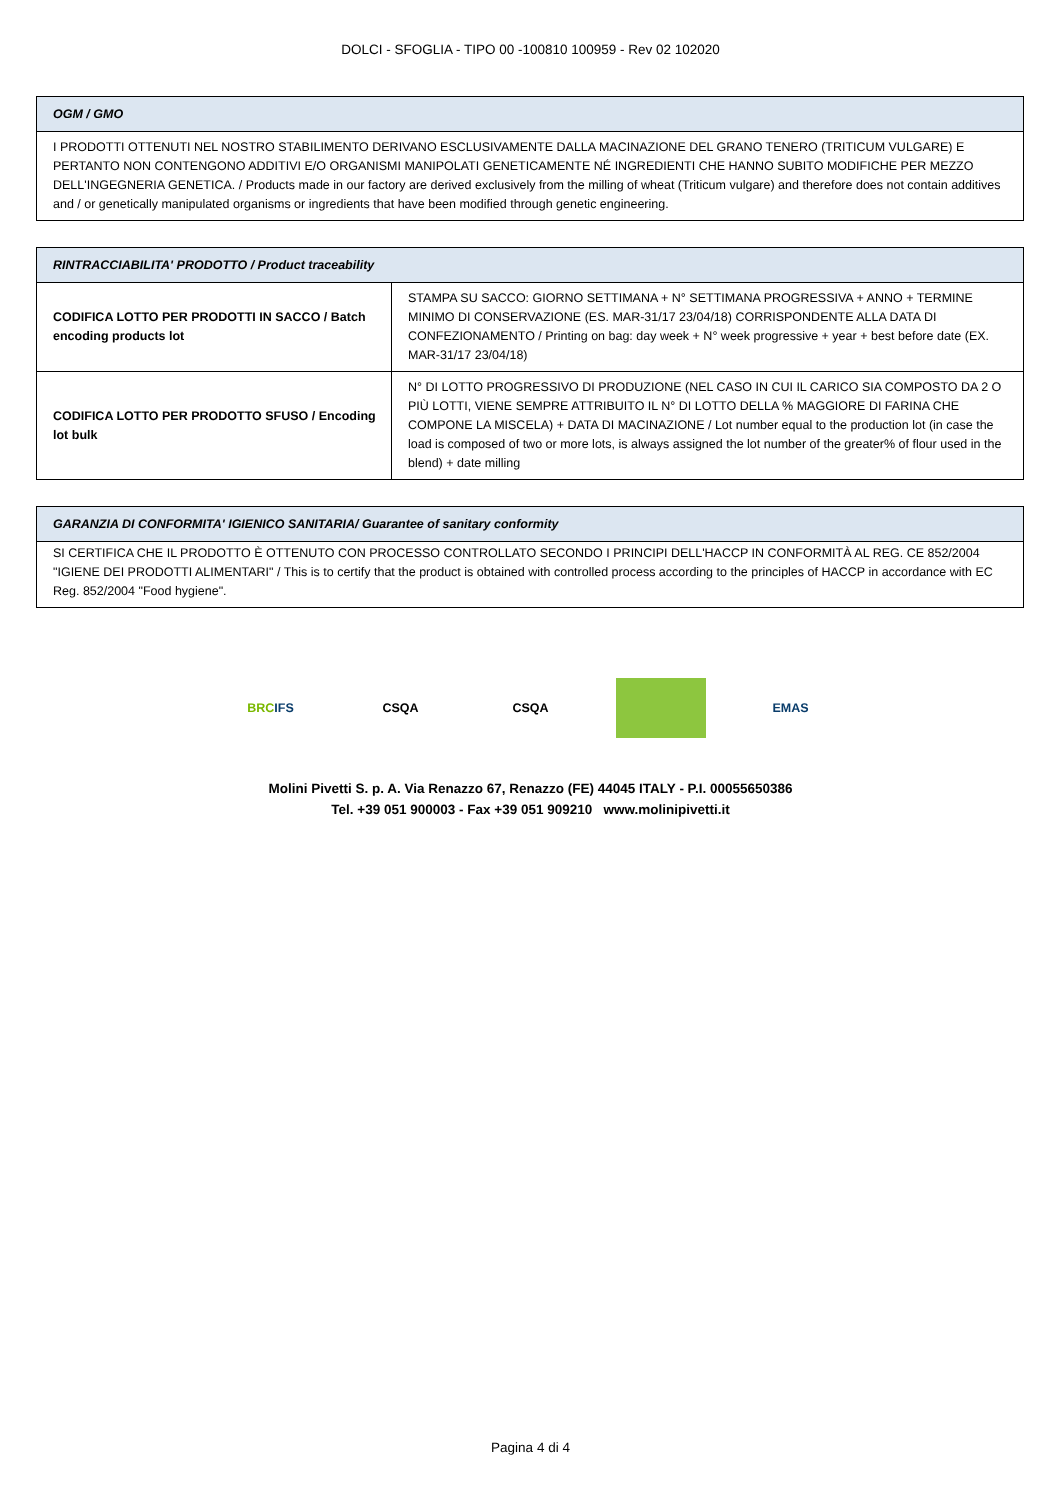DOLCI - SFOGLIA - TIPO 00 -100810 100959 - Rev 02 102020
| OGM / GMO |
| --- |
| I PRODOTTI OTTENUTI NEL NOSTRO STABILIMENTO DERIVANO ESCLUSIVAMENTE DALLA MACINAZIONE DEL GRANO TENERO (TRITICUM VULGARE) E PERTANTO NON CONTENGONO ADDITIVI E/O ORGANISMI MANIPOLATI GENETICAMENTE NÉ INGREDIENTI CHE HANNO SUBITO MODIFICHE PER MEZZO DELL'INGEGNERIA GENETICA. / Products made in our factory are derived exclusively from the milling of wheat (Triticum vulgare) and therefore does not contain additives and / or genetically manipulated organisms or ingredients that have been modified through genetic engineering. |
| RINTRACCIABILITA' PRODOTTO / Product traceability | |
| --- | --- |
| CODIFICA LOTTO PER PRODOTTI IN SACCO / Batch encoding products lot | STAMPA SU SACCO: GIORNO SETTIMANA + N° SETTIMANA PROGRESSIVA + ANNO + TERMINE MINIMO DI CONSERVAZIONE (ES. MAR-31/17 23/04/18) CORRISPONDENTE ALLA DATA DI CONFEZIONAMENTO / Printing on bag: day week + N° week progressive + year + best before date (EX. MAR-31/17 23/04/18) |
| CODIFICA LOTTO PER PRODOTTO SFUSO / Encoding lot bulk | N° DI LOTTO PROGRESSIVO DI PRODUZIONE (NEL CASO IN CUI IL CARICO SIA COMPOSTO DA 2 O PIÙ LOTTI, VIENE SEMPRE ATTRIBUITO IL N° DI LOTTO DELLA % MAGGIORE DI FARINA CHE COMPONE LA MISCELA) + DATA DI MACINAZIONE / Lot number equal to the production lot (in case the load is composed of two or more lots, is always assigned the lot number of the greater% of flour used in the blend) + date milling |
| GARANZIA DI CONFORMITA' IGIENICO SANITARIA/ Guarantee of sanitary conformity |
| --- |
| SI CERTIFICA CHE IL PRODOTTO È OTTENUTO CON PROCESSO CONTROLLATO SECONDO I PRINCIPI DELL'HACCP IN CONFORMITÀ AL REG. CE 852/2004 "IGIENE DEI PRODOTTI ALIMENTARI" / This is to certify that the product is obtained with controlled process according to the principles of HACCP in accordance with EC Reg. 852/2004 "Food hygiene". |
BRC IFS CSQA CSQA EMAS
Molini Pivetti S. p. A. Via Renazzo 67, Renazzo (FE) 44045 ITALY - P.I. 00055650386
Tel. +39 051 900003 - Fax +39 051 909210 www.molinipivetti.it
Pagina 4 di 4